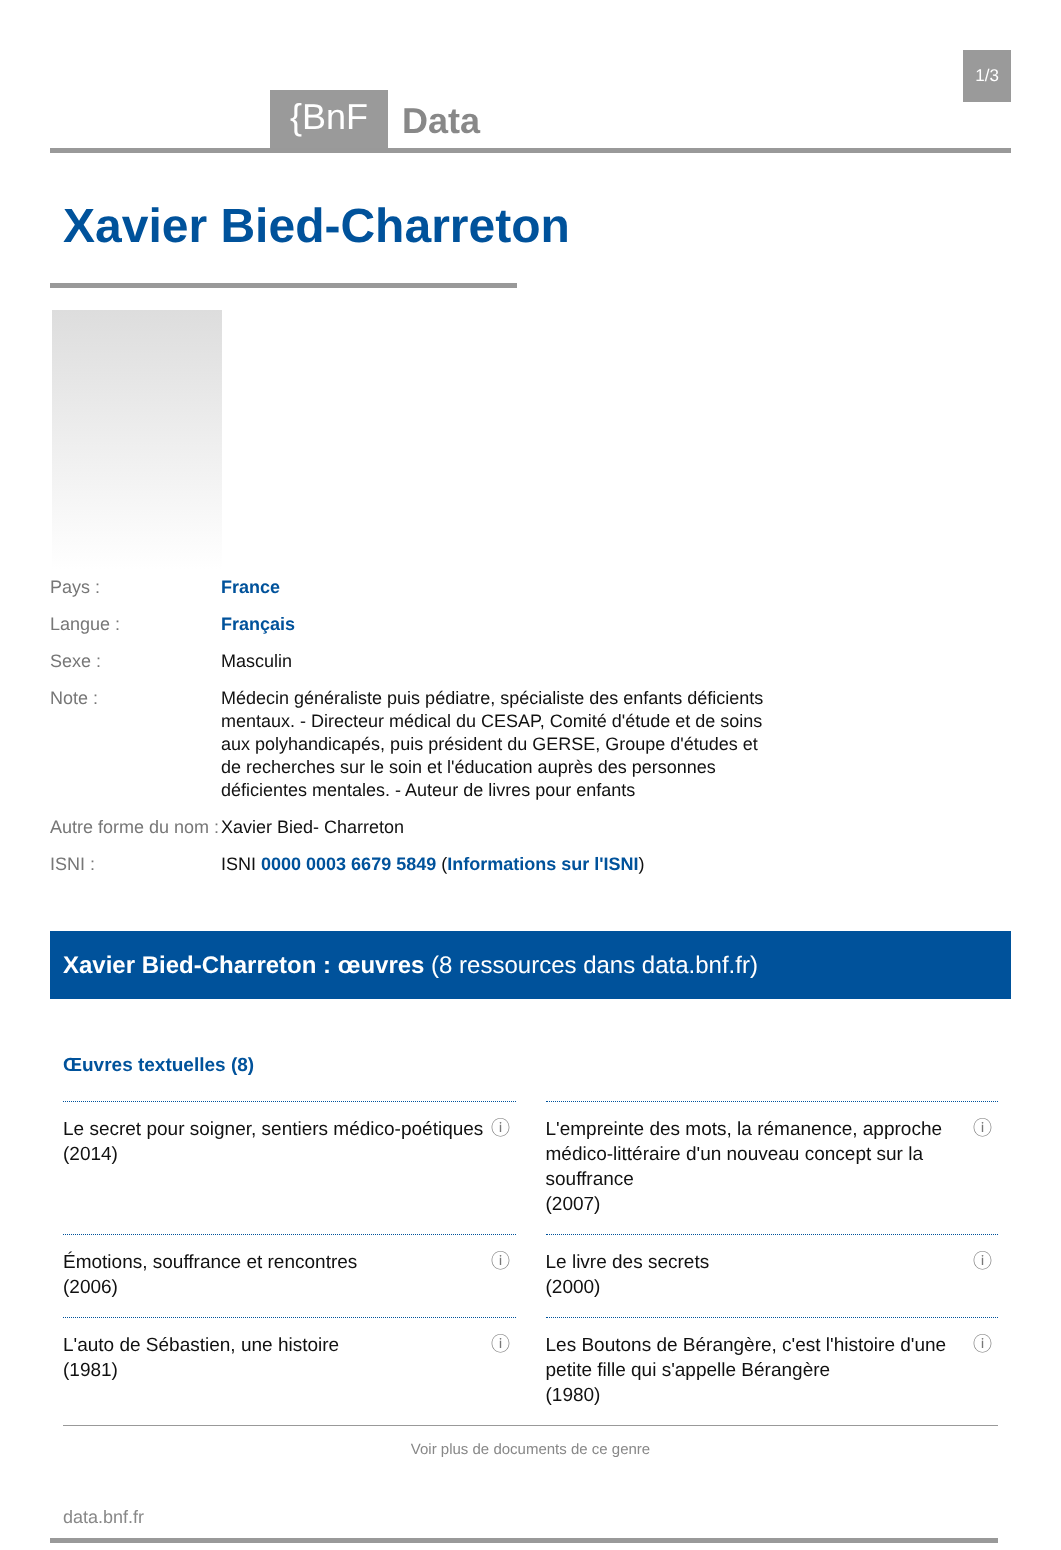{BnF
Data
1/3
Xavier Bied-Charreton
Pays : France
Langue : Français
Sexe : Masculin
Note : Médecin généraliste puis pédiatre, spécialiste des enfants déficients mentaux. - Directeur médical du CESAP, Comité d'étude et de soins aux polyhandicapés, puis président du GERSE, Groupe d'études et de recherches sur le soin et l'éducation auprès des personnes déficientes mentales. - Auteur de livres pour enfants
Autre forme du nom :
Xavier Bied- Charreton
ISNI : ISNI 0000 0003 6679 5849 (Informations sur l'ISNI)
Xavier Bied-Charreton : œuvres (8 ressources dans data.bnf.fr)
Œuvres textuelles (8)
Le secret pour soigner, sentiers médico-poétiques
(2014)
ⓘ
L'empreinte des mots, la rémanence, approche médico-littéraire d'un nouveau concept sur la souffrance
(2007)
ⓘ
Émotions, souffrance et rencontres
(2006)
ⓘ
Le livre des secrets
(2000)
ⓘ
L'auto de Sébastien, une histoire
(1981)
ⓘ
Les Boutons de Bérangère, c'est l'histoire d'une petite fille qui s'appelle Bérangère
(1980)
ⓘ
Voir plus de documents de ce genre
data.bnf.fr